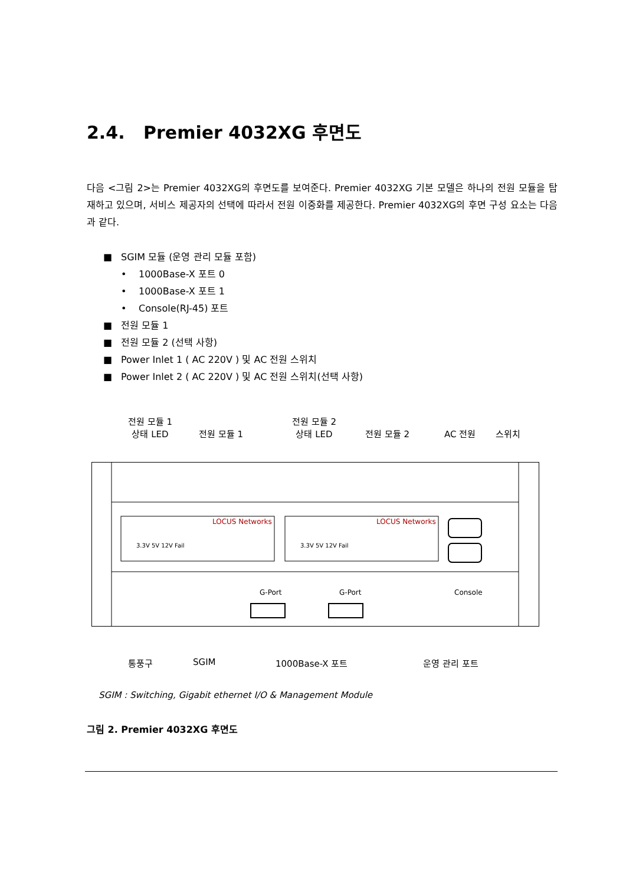2.4. Premier 4032XG 후면도
다음 <그림 2>는 Premier 4032XG의 후면도를 보여준다. Premier 4032XG 기본 모델은 하나의 전원 모듈을 탑재하고 있으며, 서비스 제공자의 선택에 따라서 전원 이중화를 제공한다. Premier 4032XG의 후면 구성 요소는 다음과 같다.
■ SGIM 모듈 (운영 관리 모듈 포함)
• 1000Base-X 포트 0
• 1000Base-X 포트 1
• Console(RJ-45) 포트
■ 전원 모듈 1
■ 전원 모듈 2 (선택 사항)
■ Power Inlet 1 ( AC 220V ) 및 AC 전원 스위치
■ Power Inlet 2 ( AC 220V ) 및 AC 전원 스위치(선택 사항)
전원 모듈 1
상태 LED
전원 모듈 1
전원 모듈 2
상태 LED
전원 모듈 2 AC 전원 스위치
G-Port
G-Port
Console
LOCUS Networks
LOCUS Networks
3.3V 5V 12V Fail
3.3V 5V 12V Fail
통풍구 SGIM 1000Base-X 포트 운영 관리 포트
SGIM : Switching, Gigabit ethernet I/O & Management Module
그림 2. Premier 4032XG 후면도